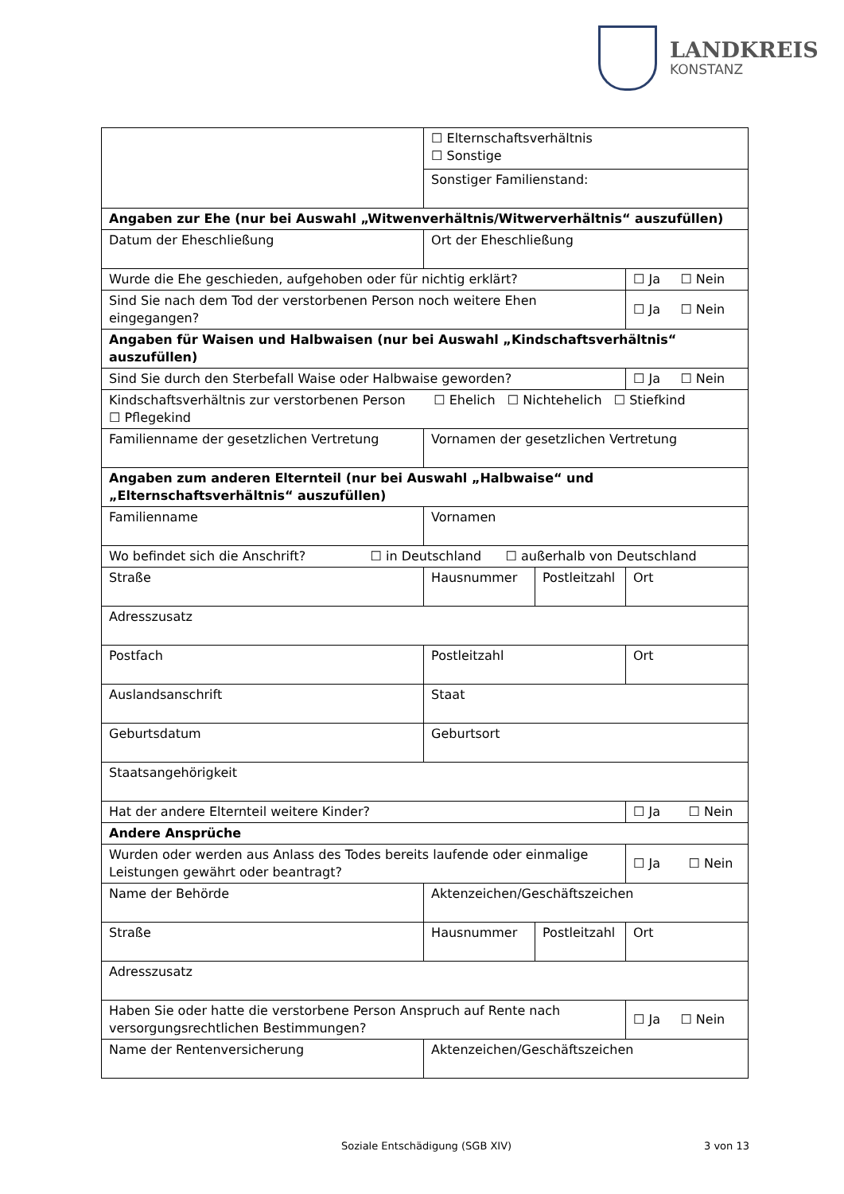LANDKREIS
KONSTANZ
| | ☐ Elternschaftsverhältnis ☐ Sonstige | | |
| | Sonstiger Familienstand: | | |
| Angaben zur Ehe (nur bei Auswahl „Witwenverhältnis/Witwerverhältnis“ auszufüllen) | | | |
| Datum der Eheschließung | Ort der Eheschließung | | |
| Wurde die Ehe geschieden, aufgehoben oder für nichtig erklärt? | | | ☐ Ja ☐ Nein |
| Sind Sie nach dem Tod der verstorbenen Person noch weitere Ehen eingegangen? | | | ☐ Ja ☐ Nein |
| Angaben für Waisen und Halbwaisen (nur bei Auswahl „Kindschaftsverhältnis“ auszufüllen) | | | |
| Sind Sie durch den Sterbefall Waise oder Halbwaise geworden? | | | ☐ Ja ☐ Nein |
| Kindschaftsverhältnis zur verstorbenen Person ☐ Ehelich ☐ Nichtehelich ☐ Stiefkind ☐ Pflegekind | | | |
| Familienname der gesetzlichen Vertretung | Vornamen der gesetzlichen Vertretung | | |
| Angaben zum anderen Elternteil (nur bei Auswahl „Halbwaise“ und „Elternschaftsverhältnis“ auszufüllen) | | | |
| Familienname | Vornamen | | |
| Wo befindet sich die Anschrift? ☐ in Deutschland ☐ außerhalb von Deutschland | | | |
| Straße | Hausnummer | Postleitzahl | Ort |
| Adresszusatz | | | |
| Postfach | Postleitzahl | | Ort |
| Auslandsanschrift | Staat | | |
| Geburtsdatum | Geburtsort | | |
| Staatsangehörigkeit | | | |
| Hat der andere Elternteil weitere Kinder? | | | ☐ Ja ☐ Nein |
| Andere Ansprüche | | | |
| Wurden oder werden aus Anlass des Todes bereits laufende oder einmalige Leistungen gewährt oder beantragt? | | | ☐ Ja ☐ Nein |
| Name der Behörde | Aktenzeichen/Geschäftszeichen | | |
| Straße | Hausnummer | Postleitzahl | Ort |
| Adresszusatz | | | |
| Haben Sie oder hatte die verstorbene Person Anspruch auf Rente nach versorgungsrechtlichen Bestimmungen? | | | ☐ Ja ☐ Nein |
| Name der Rentenversicherung | Aktenzeichen/Geschäftszeichen | | |
Soziale Entschädigung (SGB XIV)
3 von 13